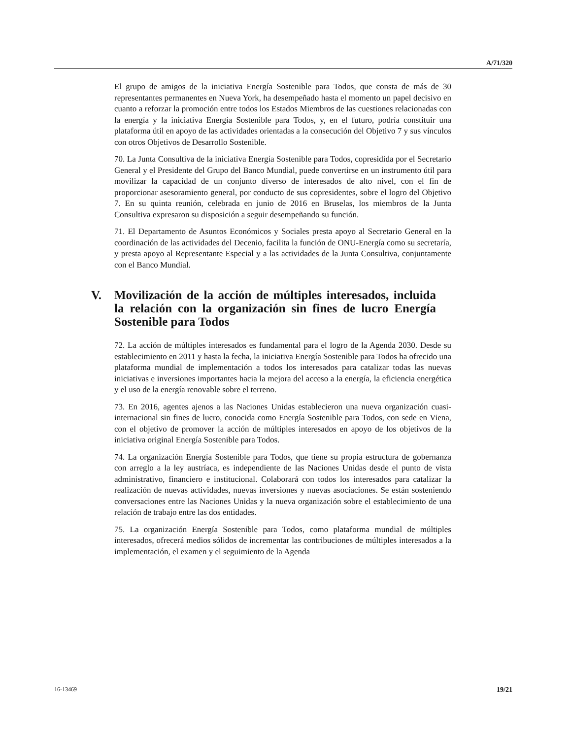A/71/320
El grupo de amigos de la iniciativa Energía Sostenible para Todos, que consta de más de 30 representantes permanentes en Nueva York, ha desempeñado hasta el momento un papel decisivo en cuanto a reforzar la promoción entre todos los Estados Miembros de las cuestiones relacionadas con la energía y la iniciativa Energía Sostenible para Todos, y, en el futuro, podría constituir una plataforma útil en apoyo de las actividades orientadas a la consecución del Objetivo 7 y sus vínculos con otros Objetivos de Desarrollo Sostenible.
70. La Junta Consultiva de la iniciativa Energía Sostenible para Todos, copresidida por el Secretario General y el Presidente del Grupo del Banco Mundial, puede convertirse en un instrumento útil para movilizar la capacidad de un conjunto diverso de interesados de alto nivel, con el fin de proporcionar asesoramiento general, por conducto de sus copresidentes, sobre el logro del Objetivo 7. En su quinta reunión, celebrada en junio de 2016 en Bruselas, los miembros de la Junta Consultiva expresaron su disposición a seguir desempeñando su función.
71. El Departamento de Asuntos Económicos y Sociales presta apoyo al Secretario General en la coordinación de las actividades del Decenio, facilita la función de ONU-Energía como su secretaría, y presta apoyo al Representante Especial y a las actividades de la Junta Consultiva, conjuntamente con el Banco Mundial.
V. Movilización de la acción de múltiples interesados, incluida la relación con la organización sin fines de lucro Energía Sostenible para Todos
72. La acción de múltiples interesados es fundamental para el logro de la Agenda 2030. Desde su establecimiento en 2011 y hasta la fecha, la iniciativa Energía Sostenible para Todos ha ofrecido una plataforma mundial de implementación a todos los interesados para catalizar todas las nuevas iniciativas e inversiones importantes hacia la mejora del acceso a la energía, la eficiencia energética y el uso de la energía renovable sobre el terreno.
73. En 2016, agentes ajenos a las Naciones Unidas establecieron una nueva organización cuasi-internacional sin fines de lucro, conocida como Energía Sostenible para Todos, con sede en Viena, con el objetivo de promover la acción de múltiples interesados en apoyo de los objetivos de la iniciativa original Energía Sostenible para Todos.
74. La organización Energía Sostenible para Todos, que tiene su propia estructura de gobernanza con arreglo a la ley austríaca, es independiente de las Naciones Unidas desde el punto de vista administrativo, financiero e institucional. Colaborará con todos los interesados para catalizar la realización de nuevas actividades, nuevas inversiones y nuevas asociaciones. Se están sosteniendo conversaciones entre las Naciones Unidas y la nueva organización sobre el establecimiento de una relación de trabajo entre las dos entidades.
75. La organización Energía Sostenible para Todos, como plataforma mundial de múltiples interesados, ofrecerá medios sólidos de incrementar las contribuciones de múltiples interesados a la implementación, el examen y el seguimiento de la Agenda
16-13469 19/21